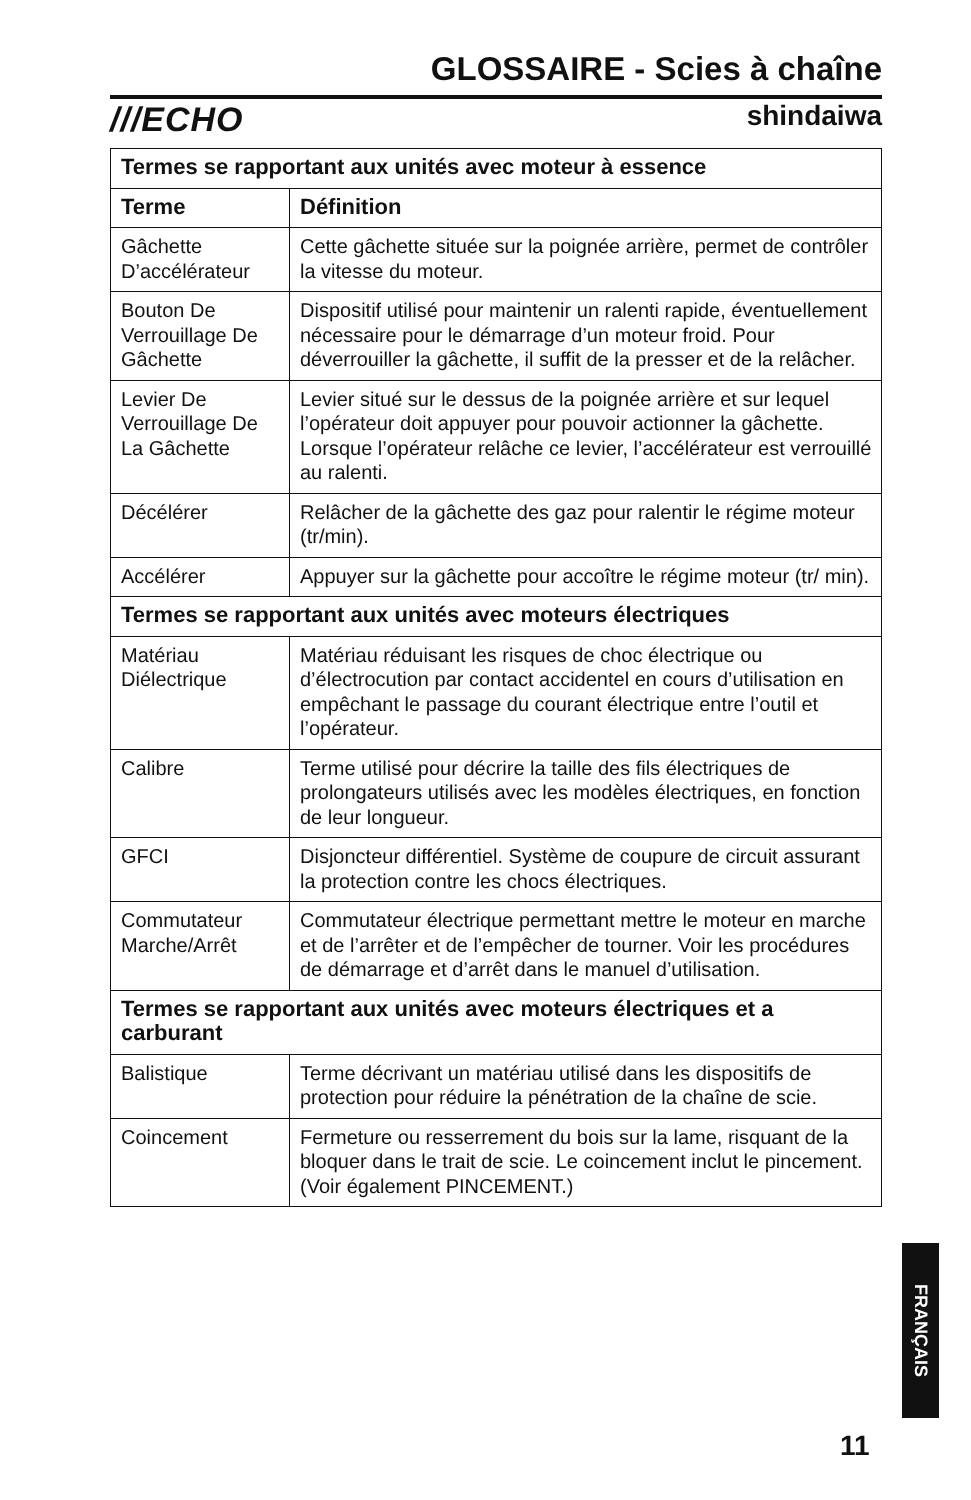GLOSSAIRE - Scies à chaîne
///ECHO shindaiwa
| Termes se rapportant aux unités avec moteur à essence | |
| --- | --- |
| Terme | Définition |
| Gâchette D’accélérateur | Cette gâchette située sur la poignée arrière, permet de contrôler la vitesse du moteur. |
| Bouton De Verrouillage De Gâchette | Dispositif utilisé pour maintenir un ralenti rapide, éventuellement nécessaire pour le démarrage d’un moteur froid. Pour déverrouiller la gâchette, il suffit de la presser et de la relâcher. |
| Levier De Verrouillage De La Gâchette | Levier situé sur le dessus de la poignée arrière et sur lequel l’opérateur doit appuyer pour pouvoir actionner la gâchette. Lorsque l’opérateur relâche ce levier, l’accélérateur est verrouillé au ralenti. |
| Décélérer | Relâcher de la gâchette des gaz pour ralentir le régime moteur (tr/min). |
| Accélérer | Appuyer sur la gâchette pour accoître le régime moteur (tr/ min). |
| Termes se rapportant aux unités avec moteurs électriques | |
| Matériau Diélectrique | Matériau réduisant les risques de choc électrique ou d’électrocution par contact accidentel en cours d’utilisation en empêchant le passage du courant électrique entre l’outil et l’opérateur. |
| Calibre | Terme utilisé pour décrire la taille des fils électriques de prolongateurs utilisés avec les modèles électriques, en fonction de leur longueur. |
| GFCI | Disjoncteur différentiel. Système de coupure de circuit assurant la protection contre les chocs électriques. |
| Commutateur Marche/Arrêt | Commutateur électrique permettant mettre le moteur en marche et de l’arrêter et de l’empêcher de tourner. Voir les procédures de démarrage et d’arrêt dans le manuel d’utilisation. |
| Termes se rapportant aux unités avec moteurs électriques et a carburant | |
| Balistique | Terme décrivant un matériau utilisé dans les dispositifs de protection pour réduire la pénétration de la chaîne de scie. |
| Coincement | Fermeture ou resserrement du bois sur la lame, risquant de la bloquer dans le trait de scie. Le coincement inclut le pincement. (Voir également PINCEMENT.) |
FRANÇAIS
11